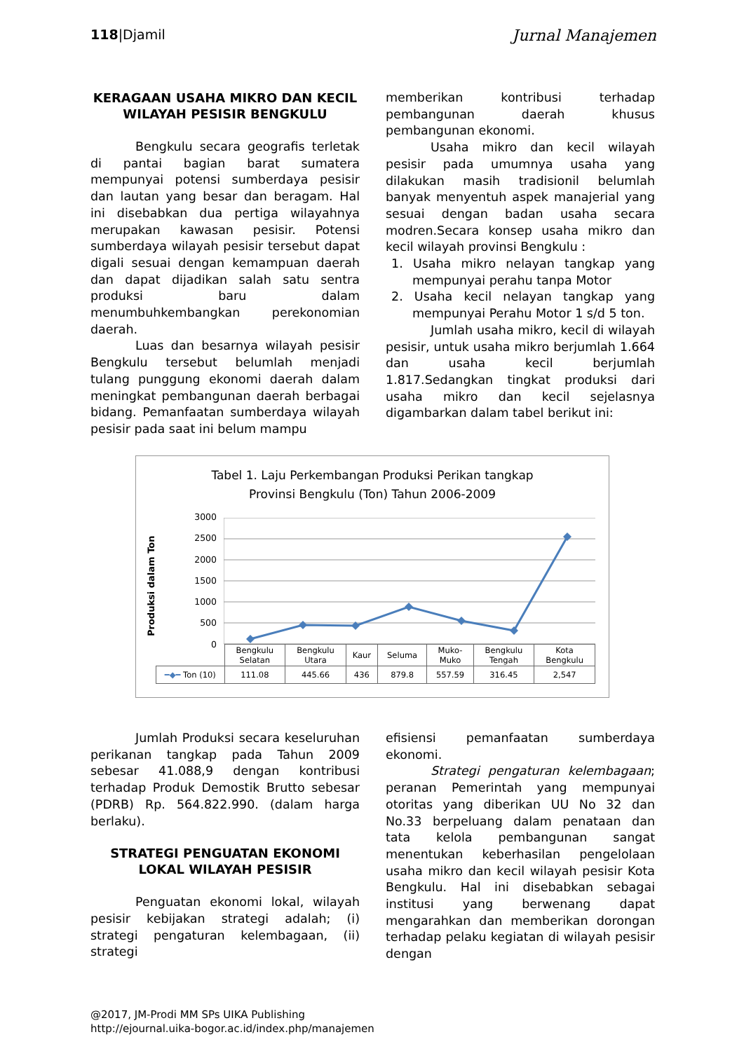118|Djamil Jurnal Manajemen
KERAGAAN USAHA MIKRO DAN KECIL WILAYAH PESISIR BENGKULU
Bengkulu secara geografis terletak di pantai bagian barat sumatera mempunyai potensi sumberdaya pesisir dan lautan yang besar dan beragam. Hal ini disebabkan dua pertiga wilayahnya merupakan kawasan pesisir. Potensi sumberdaya wilayah pesisir tersebut dapat digali sesuai dengan kemampuan daerah dan dapat dijadikan salah satu sentra produksi baru dalam menumbuhkembangkan perekonomian daerah.
Luas dan besarnya wilayah pesisir Bengkulu tersebut belumlah menjadi tulang punggung ekonomi daerah dalam meningkat pembangunan daerah berbagai bidang. Pemanfaatan sumberdaya wilayah pesisir pada saat ini belum mampu
memberikan kontribusi terhadap pembangunan daerah khusus pembangunan ekonomi.
Usaha mikro dan kecil wilayah pesisir pada umumnya usaha yang dilakukan masih tradisionil belumlah banyak menyentuh aspek manajerial yang sesuai dengan badan usaha secara modren.Secara konsep usaha mikro dan kecil wilayah provinsi Bengkulu :
1. Usaha mikro nelayan tangkap yang mempunyai perahu tanpa Motor
2. Usaha kecil nelayan tangkap yang mempunyai Perahu Motor 1 s/d 5 ton.
Jumlah usaha mikro, kecil di wilayah pesisir, untuk usaha mikro berjumlah 1.664 dan usaha kecil berjumlah 1.817.Sedangkan tingkat produksi dari usaha mikro dan kecil sejelasnya digambarkan dalam tabel berikut ini:
Tabel 1. Laju Perkembangan Produksi Perikan tangkap
Provinsi Bengkulu (Ton) Tahun 2006-2009
Produksi dalam Ton
3000
2500
2000
1500
1000
500
0
| | Bengkulu Selatan | Bengkulu Utara | Kaur | Seluma | Muko- Muko | Bengkulu Tengah | Kota Bengkulu |
| ━◆━ Ton (10) | 111.08 | 445.66 | 436 | 879.8 | 557.59 | 316.45 | 2,547 |
Jumlah Produksi secara keseluruhan perikanan tangkap pada Tahun 2009 sebesar 41.088,9 dengan kontribusi terhadap Produk Demostik Brutto sebesar (PDRB) Rp. 564.822.990. (dalam harga berlaku).
STRATEGI PENGUATAN EKONOMI LOKAL WILAYAH PESISIR
Penguatan ekonomi lokal, wilayah pesisir kebijakan strategi adalah; (i) strategi pengaturan kelembagaan, (ii) strategi
efisiensi pemanfaatan sumberdaya ekonomi.
Strategi pengaturan kelembagaan; peranan Pemerintah yang mempunyai otoritas yang diberikan UU No 32 dan No.33 berpeluang dalam penataan dan tata kelola pembangunan sangat menentukan keberhasilan pengelolaan usaha mikro dan kecil wilayah pesisir Kota Bengkulu. Hal ini disebabkan sebagai institusi yang berwenang dapat mengarahkan dan memberikan dorongan terhadap pelaku kegiatan di wilayah pesisir dengan
@2017, JM-Prodi MM SPs UIKA Publishing
http://ejournal.uika-bogor.ac.id/index.php/manajemen